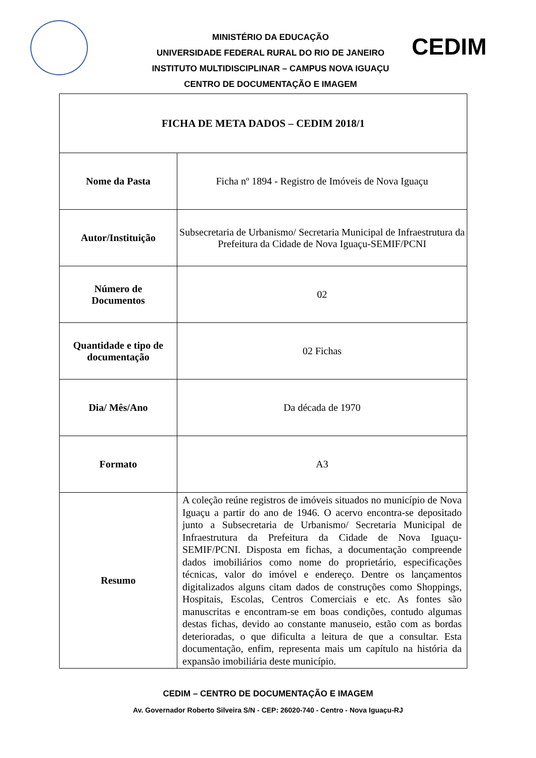MINISTÉRIO DA EDUCAÇÃO
UNIVERSIDADE FEDERAL RURAL DO RIO DE JANEIRO
INSTITUTO MULTIDISCIPLINAR – CAMPUS NOVA IGUAÇU
CENTRO DE DOCUMENTAÇÃO E IMAGEM
CEDIM
| FICHA DE META DADOS – CEDIM 2018/1 | |
| Nome da Pasta | Ficha nº 1894 - Registro de Imóveis de Nova Iguaçu |
| Autor/Instituição | Subsecretaria de Urbanismo/ Secretaria Municipal de Infraestrutura da Prefeitura da Cidade de Nova Iguaçu-SEMIF/PCNI |
| Número de Documentos | 02 |
| Quantidade e tipo de documentação | 02 Fichas |
| Dia/ Mês/Ano | Da década de 1970 |
| Formato | A3 |
| Resumo | A coleção reúne registros de imóveis situados no município de Nova Iguaçu a partir do ano de 1946. O acervo encontra-se depositado junto a Subsecretaria de Urbanismo/ Secretaria Municipal de Infraestrutura da Prefeitura da Cidade de Nova Iguaçu-SEMIF/PCNI. Disposta em fichas, a documentação compreende dados imobiliários como nome do proprietário, especificações técnicas, valor do imóvel e endereço. Dentre os lançamentos digitalizados alguns citam dados de construções como Shoppings, Hospitais, Escolas, Centros Comerciais e etc. As fontes são manuscritas e encontram-se em boas condições, contudo algumas destas fichas, devido ao constante manuseio, estão com as bordas deterioradas, o que dificulta a leitura de que a consultar. Esta documentação, enfim, representa mais um capítulo na história da expansão imobiliária deste município. |
CEDIM – CENTRO DE DOCUMENTAÇÃO E IMAGEM
Av. Governador Roberto Silveira S/N - CEP: 26020-740 - Centro - Nova Iguaçu-RJ